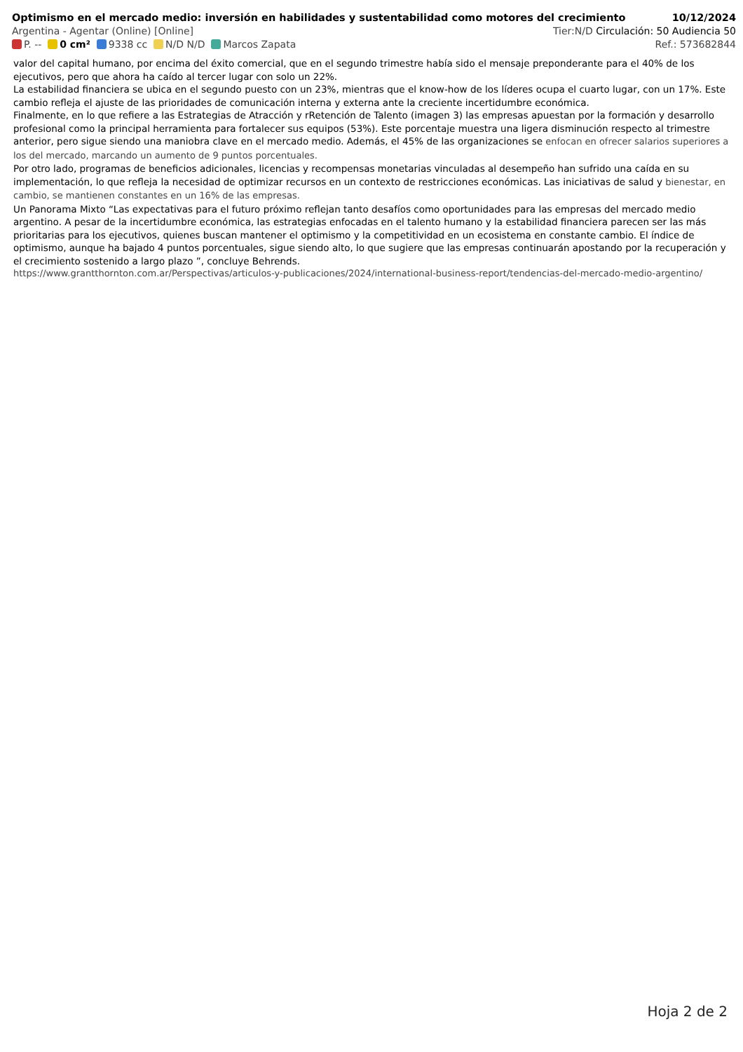Optimismo en el mercado medio: inversión en habilidades y sustentabilidad como motores del crecimiento 10/12/2024
Argentina - Agentar (Online) [Online] Tier:N/D Circulación: 50 Audiencia 50
P. -- 0 cm² 9338 cc N/D N/D Marcos Zapata Ref.: 573682844
valor del capital humano, por encima del éxito comercial, que en el segundo trimestre había sido el mensaje preponderante para el 40% de los ejecutivos, pero que ahora ha caído al tercer lugar con solo un 22%.
La estabilidad financiera se ubica en el segundo puesto con un 23%, mientras que el know-how de los líderes ocupa el cuarto lugar, con un 17%. Este cambio refleja el ajuste de las prioridades de comunicación interna y externa ante la creciente incertidumbre económica.
Finalmente, en lo que refiere a las Estrategias de Atracción y rRetención de Talento (imagen 3) las empresas apuestan por la formación y desarrollo profesional como la principal herramienta para fortalecer sus equipos (53%). Este porcentaje muestra una ligera disminución respecto al trimestre anterior, pero sigue siendo una maniobra clave en el mercado medio. Además, el 45% de las organizaciones se enfocan en ofrecer salarios superiores a los del mercado, marcando un aumento de 9 puntos porcentuales.
Por otro lado, programas de beneficios adicionales, licencias y recompensas monetarias vinculadas al desempeño han sufrido una caída en su implementación, lo que refleja la necesidad de optimizar recursos en un contexto de restricciones económicas. Las iniciativas de salud y bienestar, en cambio, se mantienen constantes en un 16% de las empresas.
Un Panorama Mixto “Las expectativas para el futuro próximo reflejan tanto desafíos como oportunidades para las empresas del mercado medio argentino. A pesar de la incertidumbre económica, las estrategias enfocadas en el talento humano y la estabilidad financiera parecen ser las más prioritarias para los ejecutivos, quienes buscan mantener el optimismo y la competitividad en un ecosistema en constante cambio. El índice de optimismo, aunque ha bajado 4 puntos porcentuales, sigue siendo alto, lo que sugiere que las empresas continuarán apostando por la recuperación y el crecimiento sostenido a largo plazo ”, concluye Behrends.
https://www.grantthornton.com.ar/Perspectivas/articulos-y-publicaciones/2024/international-business-report/tendencias-del-mercado-medio-argentino/
Hoja 2 de 2